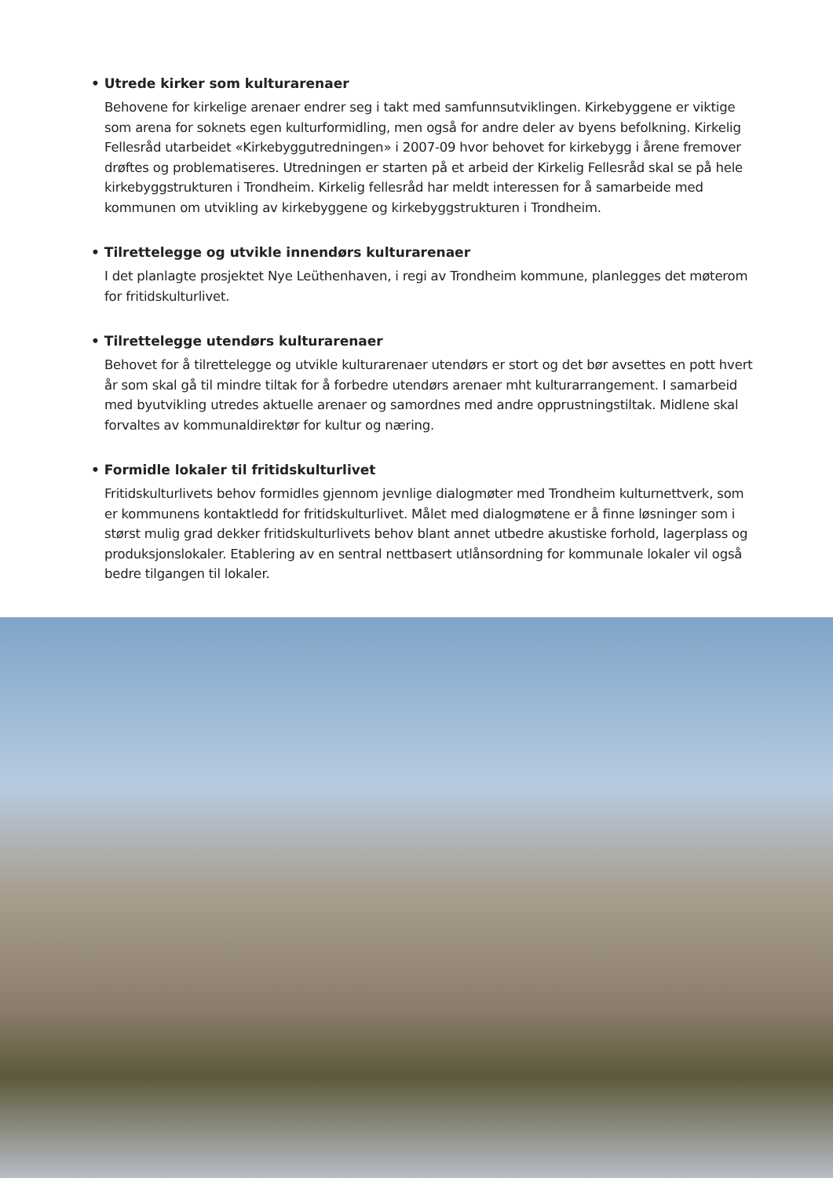• Utrede kirker som kulturarenaer
Behovene for kirkelige arenaer endrer seg i takt med samfunnsutviklingen. Kirkebyggene er viktige som arena for soknets egen kulturformidling, men også for andre deler av byens befolkning. Kirkelig Fellesråd utarbeidet «Kirkebyggutredningen» i 2007-09 hvor behovet for kirkebygg i årene fremover drøftes og problematiseres. Utredningen er starten på et arbeid der Kirkelig Fellesråd skal se på hele kirkebyggstrukturen i Trondheim. Kirkelig fellesråd har meldt interessen for å samarbeide med kommunen om utvikling av kirkebyggene og kirkebyggstrukturen i Trondheim.
• Tilrettelegge og utvikle innendørs kulturarenaer
I det planlagte prosjektet Nye Leüthenhaven, i regi av Trondheim kommune, planlegges det møterom for fritidskulturlivet.
• Tilrettelegge utendørs kulturarenaer
Behovet for å tilrettelegge og utvikle kulturarenaer utendørs er stort og det bør avsettes en pott hvert år som skal gå til mindre tiltak for å forbedre utendørs arenaer mht kulturarrangement. I samarbeid med byutvikling utredes aktuelle arenaer og samordnes med andre opprustningstiltak. Midlene skal forvaltes av kommunaldirektør for kultur og næring.
• Formidle lokaler til fritidskulturlivet
Fritidskulturlivets behov formidles gjennom jevnlige dialogmøter med Trondheim kulturnettverk, som er kommunens kontaktledd for fritidskulturlivet. Målet med dialogmøtene er å finne løsninger som i størst mulig grad dekker fritidskulturlivets behov blant annet utbedre akustiske forhold, lagerplass og produksjonslokaler. Etablering av en sentral nettbasert utlånsordning for kommunale lokaler vil også bedre tilgangen til lokaler.